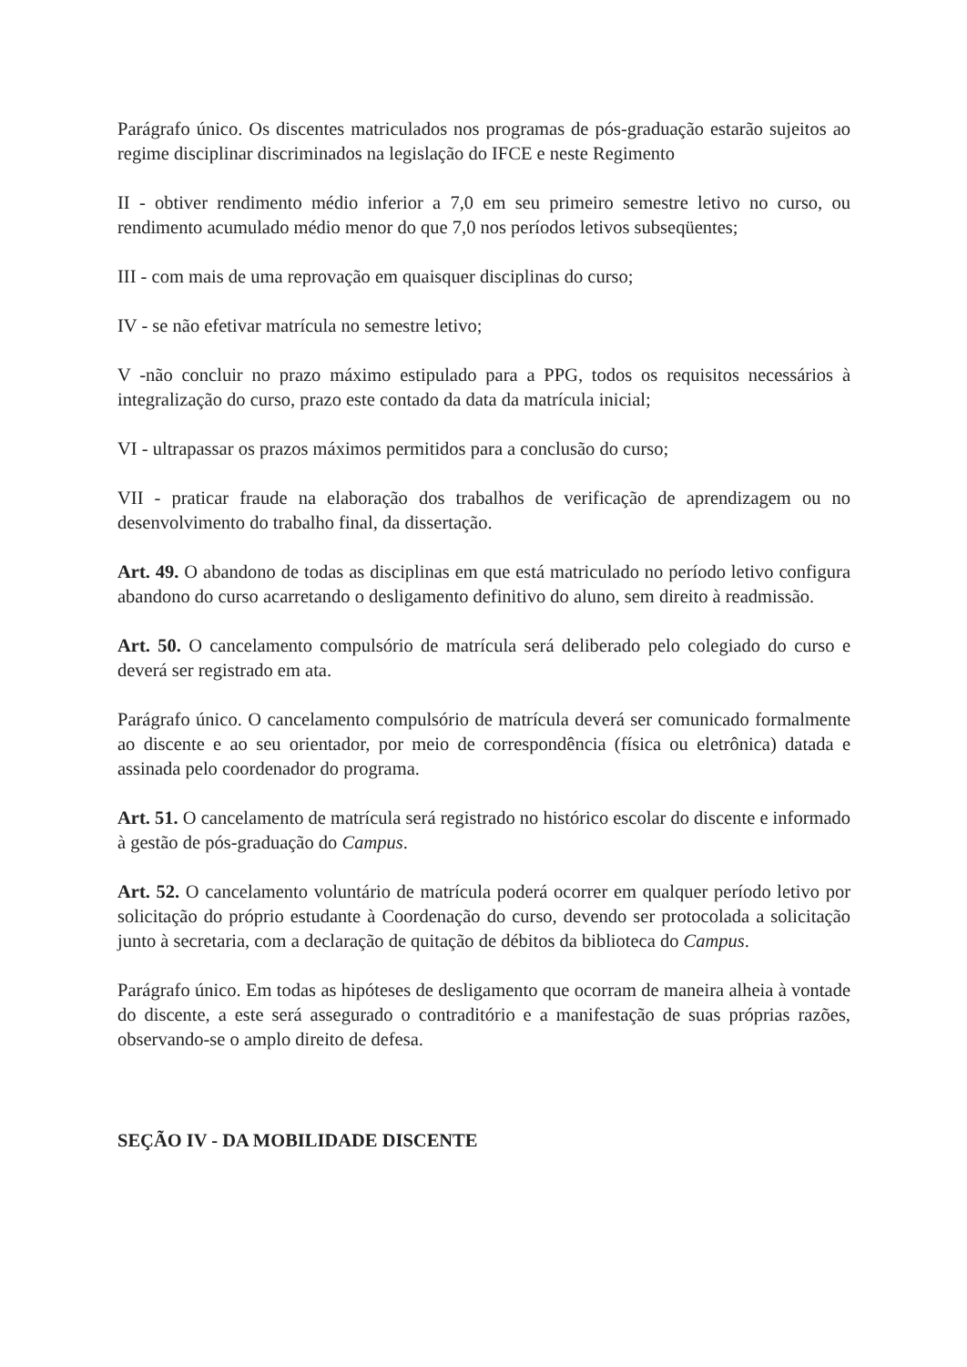Parágrafo único. Os discentes matriculados nos programas de pós-graduação estarão sujeitos ao regime disciplinar discriminados na legislação do IFCE e neste Regimento
II - obtiver rendimento médio inferior a 7,0 em seu primeiro semestre letivo no curso, ou rendimento acumulado médio menor do que 7,0 nos períodos letivos subseqüentes;
III - com mais de uma reprovação em quaisquer disciplinas do curso;
IV - se não efetivar matrícula no semestre letivo;
V -não concluir no prazo máximo estipulado para a PPG, todos os requisitos necessários à integralização do curso, prazo este contado da data da matrícula inicial;
VI - ultrapassar os prazos máximos permitidos para a conclusão do curso;
VII - praticar fraude na elaboração dos trabalhos de verificação de aprendizagem ou no desenvolvimento do trabalho final, da dissertação.
Art. 49. O abandono de todas as disciplinas em que está matriculado no período letivo configura abandono do curso acarretando o desligamento definitivo do aluno, sem direito à readmissão.
Art. 50. O cancelamento compulsório de matrícula será deliberado pelo colegiado do curso e deverá ser registrado em ata.
Parágrafo único. O cancelamento compulsório de matrícula deverá ser comunicado formalmente ao discente e ao seu orientador, por meio de correspondência (física ou eletrônica) datada e assinada pelo coordenador do programa.
Art. 51. O cancelamento de matrícula será registrado no histórico escolar do discente e informado à gestão de pós-graduação do Campus.
Art. 52. O cancelamento voluntário de matrícula poderá ocorrer em qualquer período letivo por solicitação do próprio estudante à Coordenação do curso, devendo ser protocolada a solicitação junto à secretaria, com a declaração de quitação de débitos da biblioteca do Campus.
Parágrafo único. Em todas as hipóteses de desligamento que ocorram de maneira alheia à vontade do discente, a este será assegurado o contraditório e a manifestação de suas próprias razões, observando-se o amplo direito de defesa.
SEÇÃO IV - DA MOBILIDADE DISCENTE